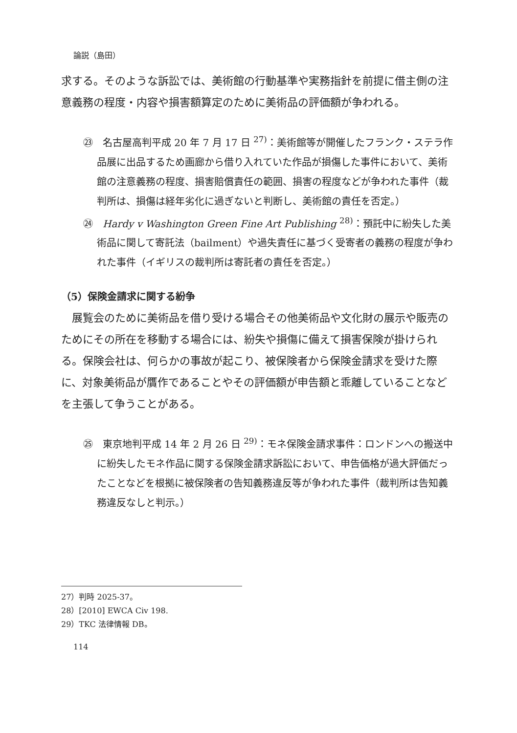論説（島田）
求する。そのような訴訟では、美術館の行動基準や実務指針を前提に借主側の注意義務の程度・内容や損害額算定のために美術品の評価額が争われる。
㉓　名古屋高判平成 20 年 7 月 17 日 <sup>27)</sup>：美術館等が開催したフランク・ステラ作品展に出品するため画廊から借り入れていた作品が損傷した事件において、美術館の注意義務の程度、損害賠償責任の範囲、損害の程度などが争われた事件（裁判所は、損傷は経年劣化に過ぎないと判断し、美術館の責任を否定。）
㉔　Hardy v Washington Green Fine Art Publishing <sup>28)</sup>：預託中に紛失した美術品に関して寄託法（bailment）や過失責任に基づく受寄者の義務の程度が争われた事件（イギリスの裁判所は寄託者の責任を否定。）
（5）保険金請求に関する紛争
　展覧会のために美術品を借り受ける場合その他美術品や文化財の展示や販売のためにその所在を移動する場合には、紛失や損傷に備えて損害保険が掛けられる。保険会社は、何らかの事故が起こり、被保険者から保険金請求を受けた際に、対象美術品が贋作であることやその評価額が申告額と乖離していることなどを主張して争うことがある。
㉕　東京地判平成 14 年 2 月 26 日 <sup>29)</sup>：モネ保険金請求事件：ロンドンへの搬送中に紛失したモネ作品に関する保険金請求訴訟において、申告価格が過大評価だったことなどを根拠に被保険者の告知義務違反等が争われた事件（裁判所は告知義務違反なしと判示。）
27）判時 2025-37。
28）[2010] EWCA Civ 198.
29）TKC 法律情報 DB。
114